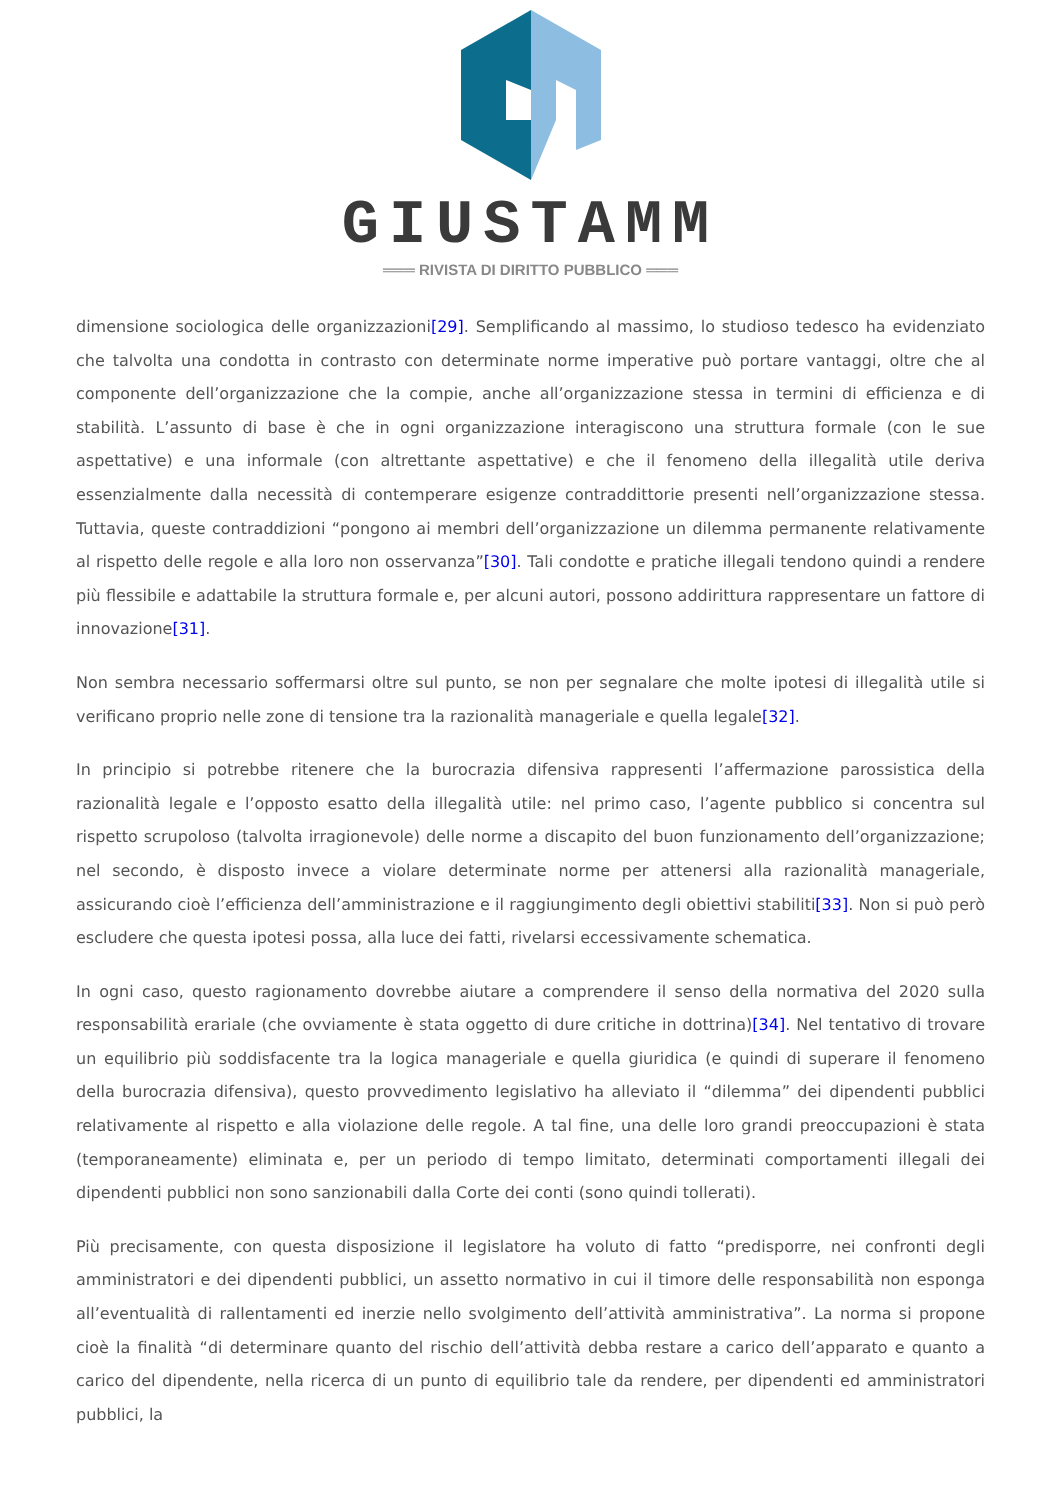GIUSTAMM
═══ RIVISTA DI DIRITTO PUBBLICO ═══
dimensione sociologica delle organizzazioni[29]. Semplificando al massimo, lo studioso tedesco ha evidenziato che talvolta una condotta in contrasto con determinate norme imperative può portare vantaggi, oltre che al componente dell’organizzazione che la compie, anche all’organizzazione stessa in termini di efficienza e di stabilità. L’assunto di base è che in ogni organizzazione interagiscono una struttura formale (con le sue aspettative) e una informale (con altrettante aspettative) e che il fenomeno della illegalità utile deriva essenzialmente dalla necessità di contemperare esigenze contraddittorie presenti nell’organizzazione stessa. Tuttavia, queste contraddizioni “pongono ai membri dell’organizzazione un dilemma permanente relativamente al rispetto delle regole e alla loro non osservanza”[30]. Tali condotte e pratiche illegali tendono quindi a rendere più flessibile e adattabile la struttura formale e, per alcuni autori, possono addirittura rappresentare un fattore di innovazione[31].
Non sembra necessario soffermarsi oltre sul punto, se non per segnalare che molte ipotesi di illegalità utile si verificano proprio nelle zone di tensione tra la razionalità manageriale e quella legale[32].
In principio si potrebbe ritenere che la burocrazia difensiva rappresenti l’affermazione parossistica della razionalità legale e l’opposto esatto della illegalità utile: nel primo caso, l’agente pubblico si concentra sul rispetto scrupoloso (talvolta irragionevole) delle norme a discapito del buon funzionamento dell’organizzazione; nel secondo, è disposto invece a violare determinate norme per attenersi alla razionalità manageriale, assicurando cioè l’efficienza dell’amministrazione e il raggiungimento degli obiettivi stabiliti[33]. Non si può però escludere che questa ipotesi possa, alla luce dei fatti, rivelarsi eccessivamente schematica.
In ogni caso, questo ragionamento dovrebbe aiutare a comprendere il senso della normativa del 2020 sulla responsabilità erariale (che ovviamente è stata oggetto di dure critiche in dottrina)[34]. Nel tentativo di trovare un equilibrio più soddisfacente tra la logica manageriale e quella giuridica (e quindi di superare il fenomeno della burocrazia difensiva), questo provvedimento legislativo ha alleviato il “dilemma” dei dipendenti pubblici relativamente al rispetto e alla violazione delle regole. A tal fine, una delle loro grandi preoccupazioni è stata (temporaneamente) eliminata e, per un periodo di tempo limitato, determinati comportamenti illegali dei dipendenti pubblici non sono sanzionabili dalla Corte dei conti (sono quindi tollerati).
Più precisamente, con questa disposizione il legislatore ha voluto di fatto “predisporre, nei confronti degli amministratori e dei dipendenti pubblici, un assetto normativo in cui il timore delle responsabilità non esponga all’eventualità di rallentamenti ed inerzie nello svolgimento dell’attività amministrativa”. La norma si propone cioè la finalità “di determinare quanto del rischio dell’attività debba restare a carico dell’apparato e quanto a carico del dipendente, nella ricerca di un punto di equilibrio tale da rendere, per dipendenti ed amministratori pubblici, la